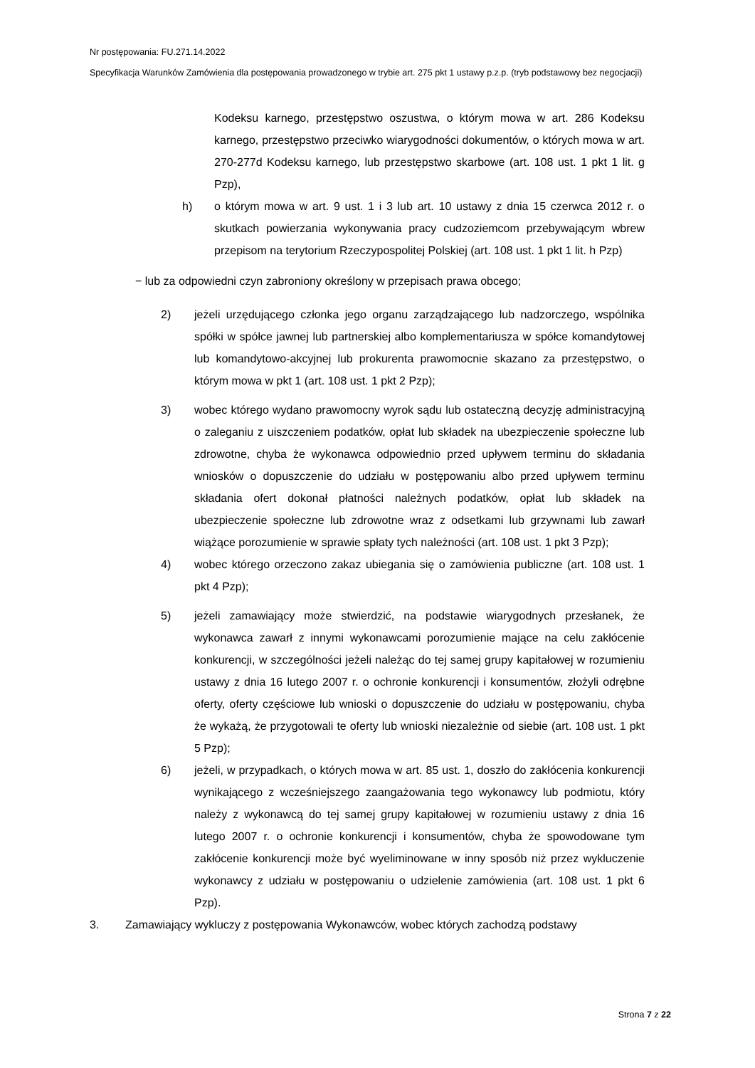Nr postępowania: FU.271.14.2022
Specyfikacja Warunków Zamówienia dla postępowania prowadzonego w trybie art. 275 pkt 1 ustawy p.z.p. (tryb podstawowy bez negocjacji)
Kodeksu karnego, przestępstwo oszustwa, o którym mowa w art. 286 Kodeksu karnego, przestępstwo przeciwko wiarygodności dokumentów, o których mowa w art. 270-277d Kodeksu karnego, lub przestępstwo skarbowe (art. 108 ust. 1 pkt 1 lit. g Pzp),
h) o którym mowa w art. 9 ust. 1 i 3 lub art. 10 ustawy z dnia 15 czerwca 2012 r. o skutkach powierzania wykonywania pracy cudzoziemcom przebywającym wbrew przepisom na terytorium Rzeczypospolitej Polskiej (art. 108 ust. 1 pkt 1 lit. h Pzp)
− lub za odpowiedni czyn zabroniony określony w przepisach prawa obcego;
2) jeżeli urzędującego członka jego organu zarządzającego lub nadzorczego, wspólnika spółki w spółce jawnej lub partnerskiej albo komplementariusza w spółce komandytowej lub komandytowo-akcyjnej lub prokurenta prawomocnie skazano za przestępstwo, o którym mowa w pkt 1 (art. 108 ust. 1 pkt 2 Pzp);
3) wobec którego wydano prawomocny wyrok sądu lub ostateczną decyzję administracyjną o zaleganiu z uiszczeniem podatków, opłat lub składek na ubezpieczenie społeczne lub zdrowotne, chyba że wykonawca odpowiednio przed upływem terminu do składania wniosków o dopuszczenie do udziału w postępowaniu albo przed upływem terminu składania ofert dokonał płatności należnych podatków, opłat lub składek na ubezpieczenie społeczne lub zdrowotne wraz z odsetkami lub grzywnami lub zawarł wiążące porozumienie w sprawie spłaty tych należności (art. 108 ust. 1 pkt 3 Pzp);
4) wobec którego orzeczono zakaz ubiegania się o zamówienia publiczne (art. 108 ust. 1 pkt 4 Pzp);
5) jeżeli zamawiający może stwierdzić, na podstawie wiarygodnych przesłanek, że wykonawca zawarł z innymi wykonawcami porozumienie mające na celu zakłócenie konkurencji, w szczególności jeżeli należąc do tej samej grupy kapitałowej w rozumieniu ustawy z dnia 16 lutego 2007 r. o ochronie konkurencji i konsumentów, złożyli odrębne oferty, oferty częściowe lub wnioski o dopuszczenie do udziału w postępowaniu, chyba że wykażą, że przygotowali te oferty lub wnioski niezależnie od siebie (art. 108 ust. 1 pkt 5 Pzp);
6) jeżeli, w przypadkach, o których mowa w art. 85 ust. 1, doszło do zakłócenia konkurencji wynikającego z wcześniejszego zaangażowania tego wykonawcy lub podmiotu, który należy z wykonawcą do tej samej grupy kapitałowej w rozumieniu ustawy z dnia 16 lutego 2007 r. o ochronie konkurencji i konsumentów, chyba że spowodowane tym zakłócenie konkurencji może być wyeliminowane w inny sposób niż przez wykluczenie wykonawcy z udziału w postępowaniu o udzielenie zamówienia (art. 108 ust. 1 pkt 6 Pzp).
3. Zamawiający wykluczy z postępowania Wykonawców, wobec których zachodzą podstawy
Strona 7 z 22